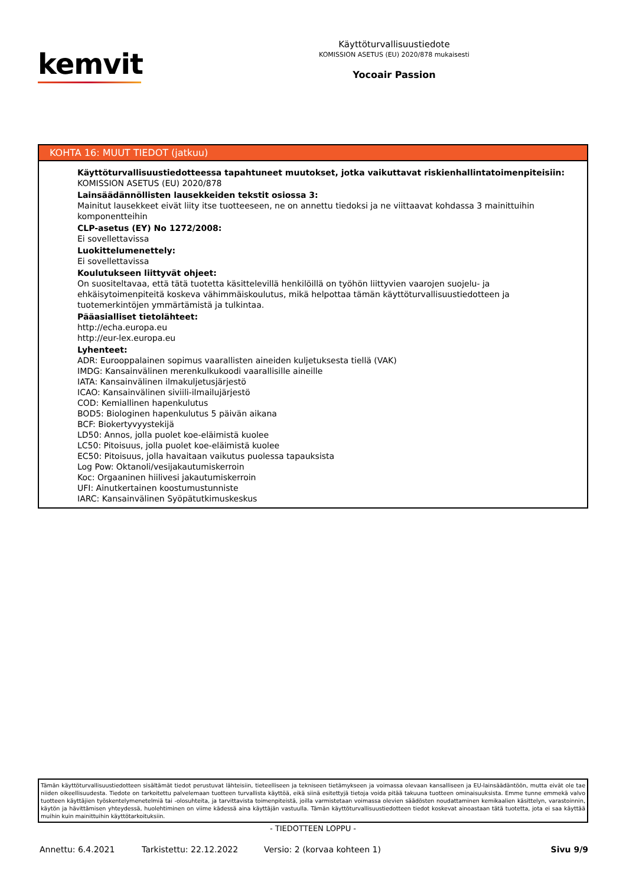kemvit
Käyttöturvallisuustiedote
KOMISSION ASETUS (EU) 2020/878 mukaisesti
Yocoair Passion
KOHTA 16: MUUT TIEDOT (jatkuu)
Käyttöturvallisuustiedotteessa tapahtuneet muutokset, jotka vaikuttavat riskienhallintatoimenpiteisiin:
KOMISSION ASETUS (EU) 2020/878
Lainsäädännöllisten lausekkeiden tekstit osiossa 3:
Mainitut lausekkeet eivät liity itse tuotteeseen, ne on annettu tiedoksi ja ne viittaavat kohdassa 3 mainittuihin komponentteihin
CLP-asetus (EY) No 1272/2008:
Ei sovellettavissa
Luokittelumenettely:
Ei sovellettavissa
Koulutukseen liittyvät ohjeet:
On suositeltavaa, että tätä tuotetta käsittelevillä henkilöillä on työhön liittyvien vaarojen suojelu- ja ehkäisytoimenpiteitä koskeva vähimmäiskoulutus, mikä helpottaa tämän käyttöturvallisuustiedotteen ja tuotemerkintöjen ymmärtämistä ja tulkintaa.
Pääasialliset tietolähteet:
http://echa.europa.eu
http://eur-lex.europa.eu
Lyhenteet:
ADR: Eurooppalainen sopimus vaarallisten aineiden kuljetuksesta tiellä (VAK)
IMDG: Kansainvälinen merenkulkukoodi vaarallisille aineille
IATA: Kansainvälinen ilmakuljetusjärjestö
ICAO: Kansainvälinen siviili-ilmailujärjestö
COD: Kemiallinen hapenkulutus
BOD5: Biologinen hapenkulutus 5 päivän aikana
BCF: Biokertyvyystekijä
LD50: Annos, jolla puolet koe-eläimistä kuolee
LC50: Pitoisuus, jolla puolet koe-eläimistä kuolee
EC50: Pitoisuus, jolla havaitaan vaikutus puolessa tapauksista
Log Pow: Oktanoli/vesijakautumiskerroin
Koc: Orgaaninen hiilivesi jakautumiskerroin
UFI: Ainutkertainen koostumustunniste
IARC: Kansainvälinen Syöpätutkimuskeskus
Tämän käyttöturvallisuustiedotteen sisältämät tiedot perustuvat lähteisiin, tieteelliseen ja tekniseen tietämykseen ja voimassa olevaan kansalliseen ja EU-lainsäädäntöön, mutta eivät ole tae niiden oikeellisuudesta. Tiedote on tarkoitettu palvelemaan tuotteen turvallista käyttöä, eikä siinä esitettyjä tietoja voida pitää takuuna tuotteen ominaisuuksista. Emme tunne emmekä valvo tuotteen käyttäjien työskentelymenetelmiä tai -olosuhteita, ja tarvittavista toimenpiteistä, joilla varmistetaan voimassa olevien säädösten noudattaminen kemikaalien käsittelyn, varastoinnin, käytön ja hävittämisen yhteydessä, huolehtiminen on viime kädessä aina käyttäjän vastuulla. Tämän käyttöturvallisuustiedotteen tiedot koskevat ainoastaan tätä tuotetta, jota ei saa käyttää muihin kuin mainittuihin käyttötarkoituksiin.
- TIEDOTTEEN LOPPU -
Annettu: 6.4.2021 Tarkistettu: 22.12.2022 Versio: 2 (korvaa kohteen 1) Sivu 9/9